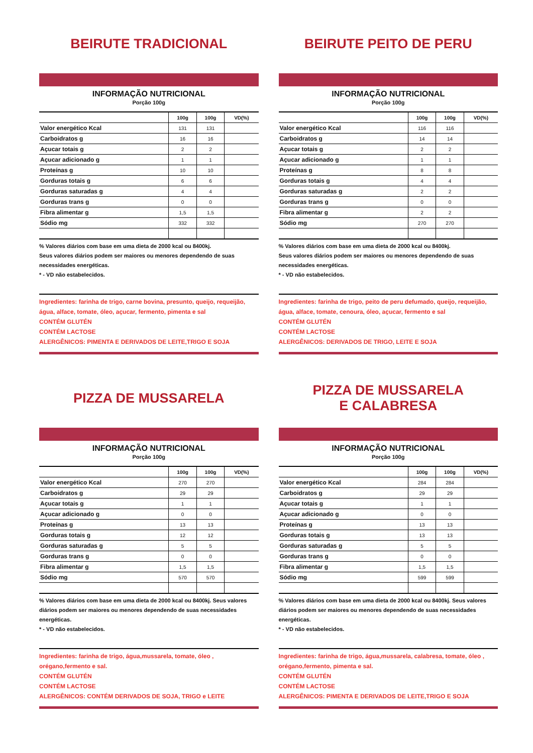BEIRUTE TRADICIONAL
INFORMAÇÃO NUTRICIONAL
Porção 100g
| | 100g | 100g | VD(%) |
| --- | --- | --- | --- |
| Valor energético Kcal | 131 | 131 | |
| Carboidratos g | 16 | 16 | |
| Açucar totais g | 2 | 2 | |
| Açucar adicionado g | 1 | 1 | |
| Proteínas g | 10 | 10 | |
| Gorduras totais g | 6 | 6 | |
| Gorduras saturadas g | 4 | 4 | |
| Gorduras trans g | 0 | 0 | |
| Fibra alimentar g | 1,5 | 1,5 | |
| Sódio mg | 332 | 332 | |
% Valores diários com base em uma dieta de 2000 kcal ou 8400kj.
Seus valores diários podem ser maiores ou menores dependendo de suas necessidades energéticas.
* - VD não estabelecidos.
Ingredientes: farinha de trigo, carne bovina, presunto, queijo, requeijão, água, alface, tomate, óleo, açucar, fermento, pimenta e sal
CONTÉM GLUTÉN
CONTÉM LACTOSE
ALERGÊNICOS: PIMENTA E DERIVADOS DE LEITE,TRIGO E SOJA
BEIRUTE PEITO DE PERU
INFORMAÇÃO NUTRICIONAL
Porção 100g
| | 100g | 100g | VD(%) |
| --- | --- | --- | --- |
| Valor energético Kcal | 116 | 116 | |
| Carboidratos g | 14 | 14 | |
| Açucar totais g | 2 | 2 | |
| Açucar adicionado g | 1 | 1 | |
| Proteínas g | 8 | 8 | |
| Gorduras totais g | 4 | 4 | |
| Gorduras saturadas g | 2 | 2 | |
| Gorduras trans g | 0 | 0 | |
| Fibra alimentar g | 2 | 2 | |
| Sódio mg | 270 | 270 | |
% Valores diários com base em uma dieta de 2000 kcal ou 8400kj.
Seus valores diários podem ser maiores ou menores dependendo de suas necessidades energéticas.
* - VD não estabelecidos.
Ingredientes: farinha de trigo, peito de peru defumado, queijo, requeijão, água, alface, tomate, cenoura, óleo, açucar, fermento e sal
CONTÉM GLUTÉN
CONTÉM LACTOSE
ALERGÊNICOS: DERIVADOS DE TRIGO, LEITE E SOJA
PIZZA DE MUSSARELA
INFORMAÇÃO NUTRICIONAL
Porção 100g
| | 100g | 100g | VD(%) |
| --- | --- | --- | --- |
| Valor energético Kcal | 270 | 270 | |
| Carboidratos g | 29 | 29 | |
| Açucar totais g | 1 | 1 | |
| Açucar adicionado g | 0 | 0 | |
| Proteínas g | 13 | 13 | |
| Gorduras totais g | 12 | 12 | |
| Gorduras saturadas g | 5 | 5 | |
| Gorduras trans g | 0 | 0 | |
| Fibra alimentar g | 1,5 | 1,5 | |
| Sódio mg | 570 | 570 | |
% Valores diários com base em uma dieta de 2000 kcal ou 8400kj. Seus valores diários podem ser maiores ou menores dependendo de suas necessidades energéticas.
* - VD não estabelecidos.
Ingredientes: farinha de trigo, água,mussarela, tomate, óleo , orégano,fermento e sal.
CONTÉM GLUTÉN
CONTÉM LACTOSE
ALERGÊNICOS: CONTÉM DERIVADOS DE SOJA, TRIGO e LEITE
PIZZA DE MUSSARELA
E CALABRESA
INFORMAÇÃO NUTRICIONAL
Porção 100g
| | 100g | 100g | VD(%) |
| --- | --- | --- | --- |
| Valor energético Kcal | 284 | 284 | |
| Carboidratos g | 29 | 29 | |
| Açucar totais g | 1 | 1 | |
| Açucar adicionado g | 0 | 0 | |
| Proteínas g | 13 | 13 | |
| Gorduras totais g | 13 | 13 | |
| Gorduras saturadas g | 5 | 5 | |
| Gorduras trans g | 0 | 0 | |
| Fibra alimentar g | 1,5 | 1,5 | |
| Sódio mg | 599 | 599 | |
% Valores diários com base em uma dieta de 2000 kcal ou 8400kj. Seus valores diários podem ser maiores ou menores dependendo de suas necessidades energéticas.
* - VD não estabelecidos.
Ingredientes: farinha de trigo, água,mussarela, calabresa, tomate, óleo , orégano,fermento, pimenta e sal.
CONTÉM GLUTÉN
CONTÉM LACTOSE
ALERGÊNICOS: PIMENTA E DERIVADOS DE LEITE,TRIGO E SOJA